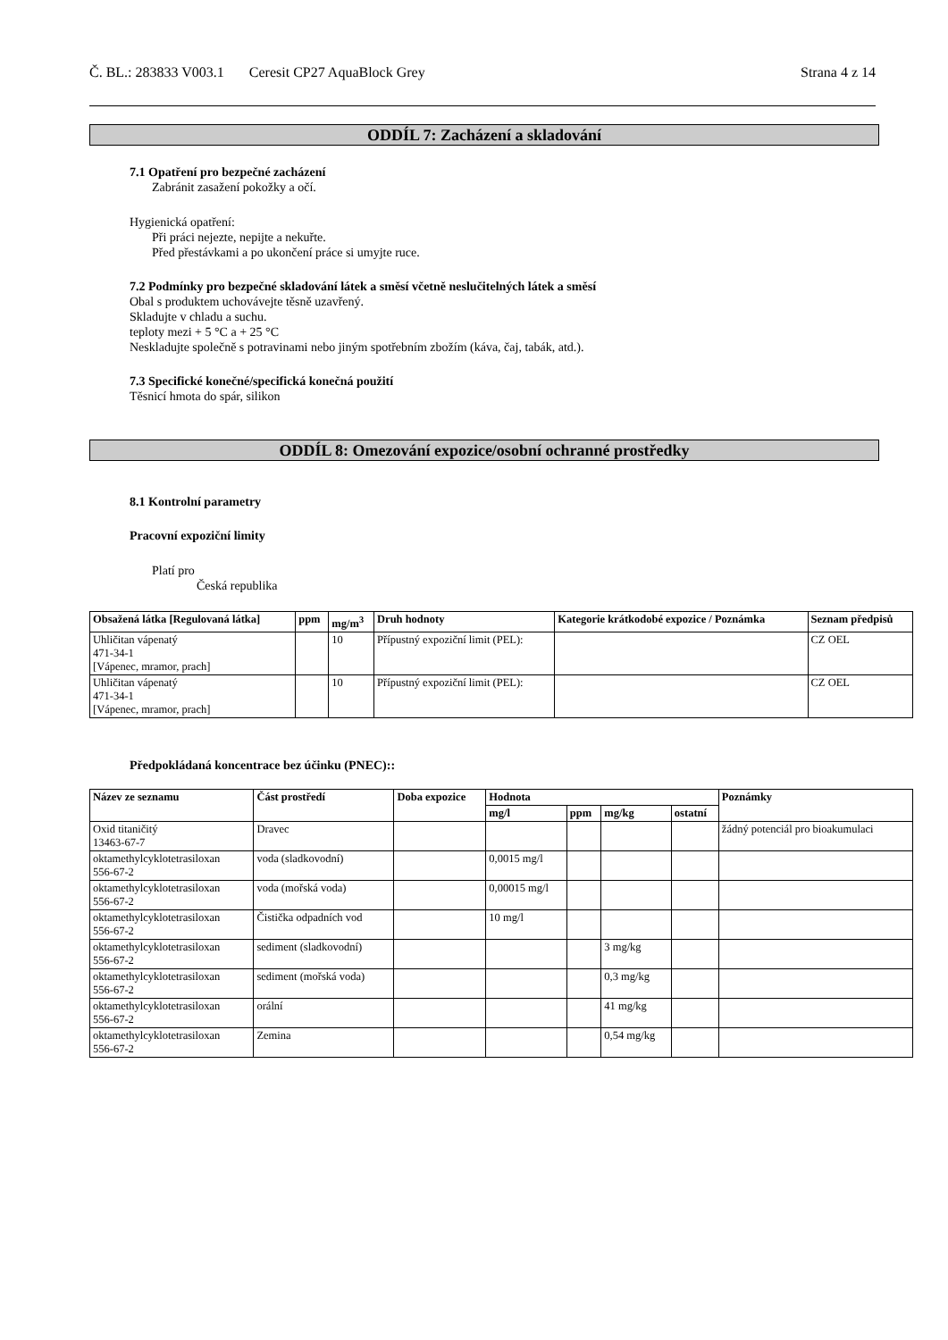Č. BL.: 283833 V003.1 Ceresit CP27 AquaBlock Grey Strana 4 z 14
ODDÍL 7: Zacházení a skladování
7.1 Opatření pro bezpečné zacházení
Zabránit zasažení pokožky a očí.
Hygienická opatření:
Při práci nejezte, nepijte a nekuřte.
Před přestávkami a po ukončení práce si umyjte ruce.
7.2 Podmínky pro bezpečné skladování látek a směsí včetně neslučitelných látek a směsí
Obal s produktem uchovávejte těsně uzavřený.
Skladujte v chladu a suchu.
teploty mezi + 5 °C a + 25 °C
Neskladujte společně s potravinami nebo jiným spotřebním zbožím (káva, čaj, tabák, atd.).
7.3 Specifické konečné/specifická konečná použití
Těsnicí hmota do spár, silikon
ODDÍL 8: Omezování expozice/osobní ochranné prostředky
8.1 Kontrolní parametry
Pracovní expoziční limity
Platí pro
Česká republika
| Obsažená látka [Regulovaná látka] | ppm | mg/m<sup>3</sup> | Druh hodnoty | Kategorie krátkodobé expozice / Poznámka | Seznam předpisů |
| --- | --- | --- | --- | --- | --- |
| Uhličitan vápenatý 471-34-1 [Vápenec, mramor, prach] | | 10 | Přípustný expoziční limit (PEL): | | CZ OEL |
| Uhličitan vápenatý 471-34-1 [Vápenec, mramor, prach] | | 10 | Přípustný expoziční limit (PEL): | | CZ OEL |
Předpokládaná koncentrace bez účinku (PNEC)::
| Název ze seznamu | Část prostředí | Doba expozice | Hodnota | | | | Poznámky |
| --- | --- | --- | --- | --- | --- | --- | --- |
| | | | mg/l | ppm | mg/kg | ostatní | |
| Oxid titaničitý 13463-67-7 | Dravec | | | | | | žádný potenciál pro bioakumulaci |
| oktamethylcyklotetrasiloxan 556-67-2 | voda (sladkovodní) | | 0,0015 mg/l | | | | |
| oktamethylcyklotetrasiloxan 556-67-2 | voda (mořská voda) | | 0,00015 mg/l | | | | |
| oktamethylcyklotetrasiloxan 556-67-2 | Čistička odpadních vod | | 10 mg/l | | | | |
| oktamethylcyklotetrasiloxan 556-67-2 | sediment (sladkovodní) | | | | 3 mg/kg | | |
| oktamethylcyklotetrasiloxan 556-67-2 | sediment (mořská voda) | | | | 0,3 mg/kg | | |
| oktamethylcyklotetrasiloxan 556-67-2 | orální | | | | 41 mg/kg | | |
| oktamethylcyklotetrasiloxan 556-67-2 | Zemina | | | | 0,54 mg/kg | | |